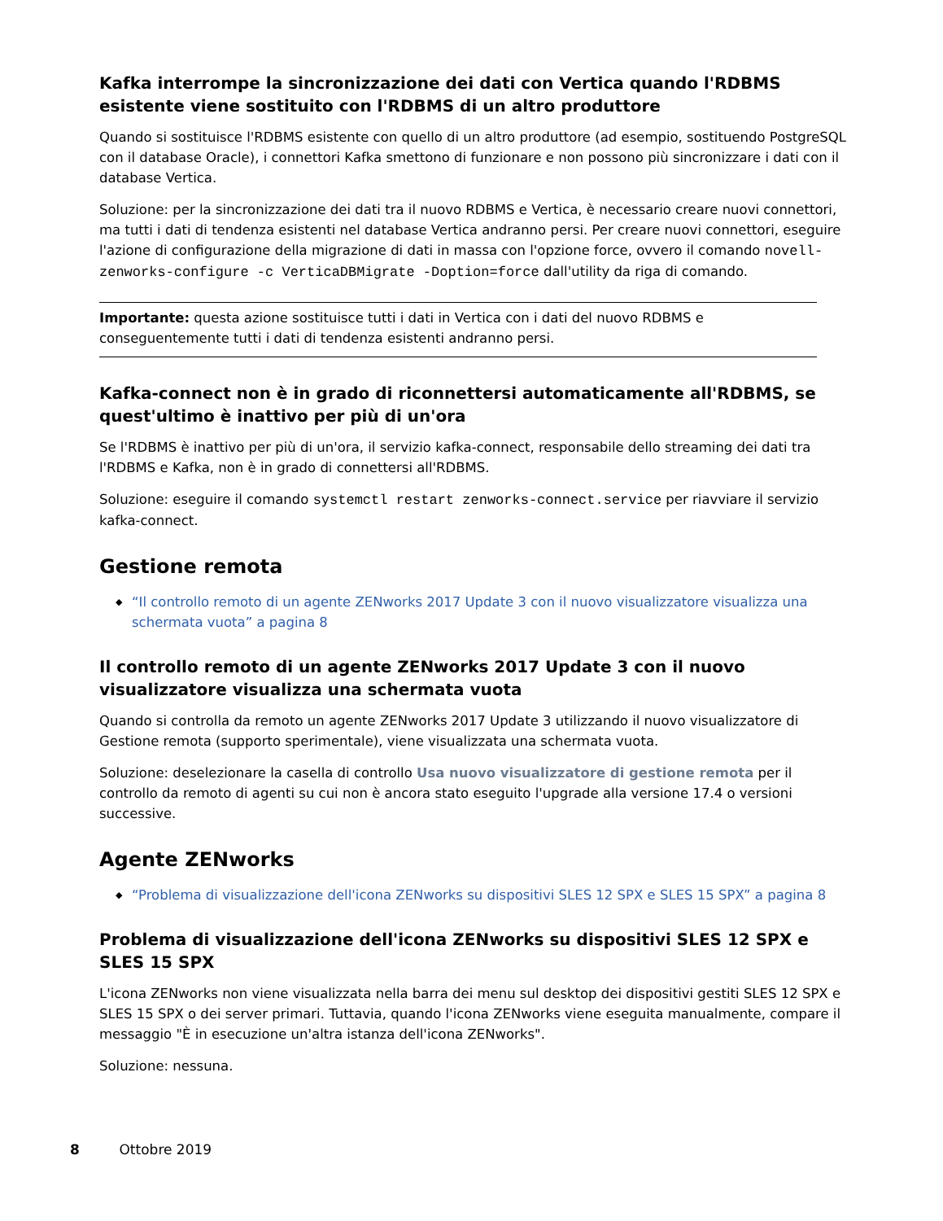Kafka interrompe la sincronizzazione dei dati con Vertica quando l'RDBMS esistente viene sostituito con l'RDBMS di un altro produttore
Quando si sostituisce l'RDBMS esistente con quello di un altro produttore (ad esempio, sostituendo PostgreSQL con il database Oracle), i connettori Kafka smettono di funzionare e non possono più sincronizzare i dati con il database Vertica.
Soluzione: per la sincronizzazione dei dati tra il nuovo RDBMS e Vertica, è necessario creare nuovi connettori, ma tutti i dati di tendenza esistenti nel database Vertica andranno persi. Per creare nuovi connettori, eseguire l'azione di configurazione della migrazione di dati in massa con l'opzione force, ovvero il comando novell-zenworks-configure -c VerticaDBMigrate -Doption=force dall'utility da riga di comando.
Importante: questa azione sostituisce tutti i dati in Vertica con i dati del nuovo RDBMS e conseguentemente tutti i dati di tendenza esistenti andranno persi.
Kafka-connect non è in grado di riconnettersi automaticamente all'RDBMS, se quest'ultimo è inattivo per più di un'ora
Se l'RDBMS è inattivo per più di un'ora, il servizio kafka-connect, responsabile dello streaming dei dati tra l'RDBMS e Kafka, non è in grado di connettersi all'RDBMS.
Soluzione: eseguire il comando systemctl restart zenworks-connect.service per riavviare il servizio kafka-connect.
Gestione remota
◆ “Il controllo remoto di un agente ZENworks 2017 Update 3 con il nuovo visualizzatore visualizza una schermata vuota” a pagina 8
Il controllo remoto di un agente ZENworks 2017 Update 3 con il nuovo visualizzatore visualizza una schermata vuota
Quando si controlla da remoto un agente ZENworks 2017 Update 3 utilizzando il nuovo visualizzatore di Gestione remota (supporto sperimentale), viene visualizzata una schermata vuota.
Soluzione: deselezionare la casella di controllo Usa nuovo visualizzatore di gestione remota per il controllo da remoto di agenti su cui non è ancora stato eseguito l'upgrade alla versione 17.4 o versioni successive.
Agente ZENworks
◆ “Problema di visualizzazione dell'icona ZENworks su dispositivi SLES 12 SPX e SLES 15 SPX” a pagina 8
Problema di visualizzazione dell'icona ZENworks su dispositivi SLES 12 SPX e SLES 15 SPX
L'icona ZENworks non viene visualizzata nella barra dei menu sul desktop dei dispositivi gestiti SLES 12 SPX e SLES 15 SPX o dei server primari. Tuttavia, quando l'icona ZENworks viene eseguita manualmente, compare il messaggio "È in esecuzione un'altra istanza dell'icona ZENworks".
Soluzione: nessuna.
8 Ottobre 2019